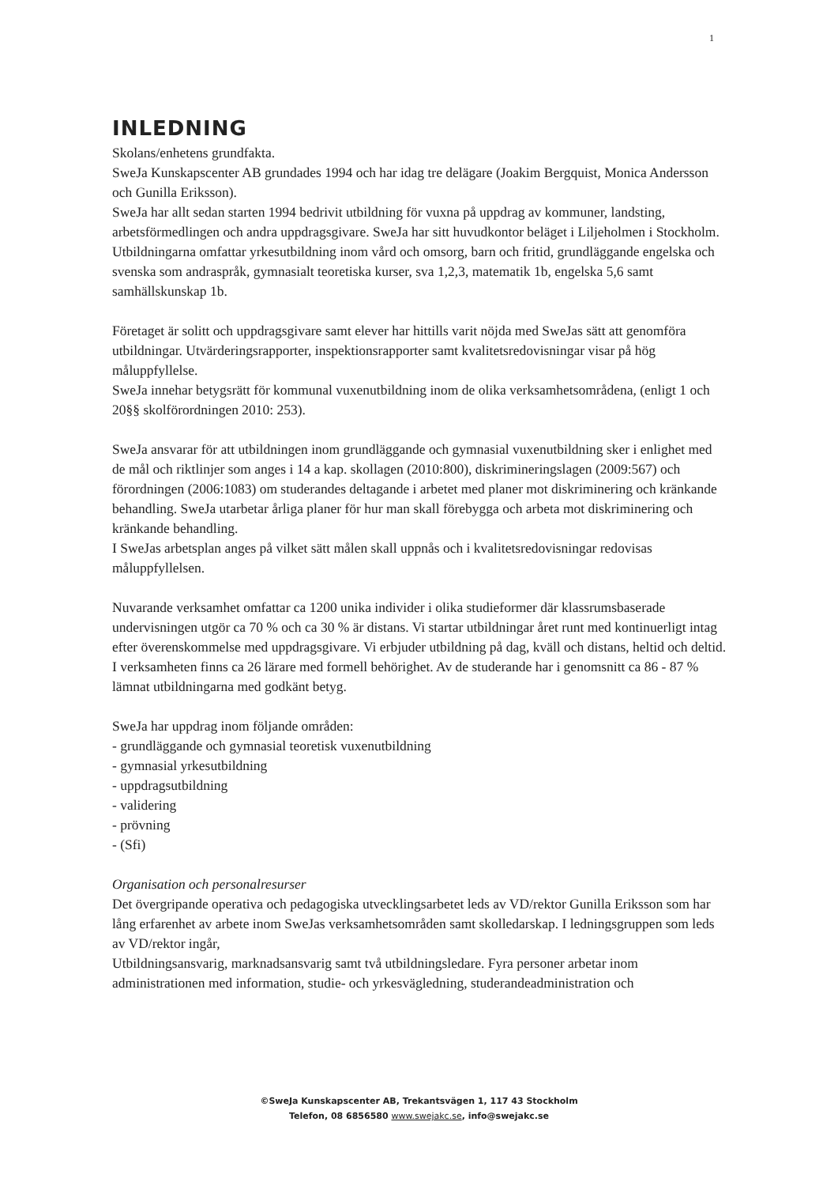1
INLEDNING
Skolans/enhetens grundfakta.
SweJa Kunskapscenter AB grundades 1994 och har idag tre delägare (Joakim Bergquist, Monica Andersson och Gunilla Eriksson).
SweJa har allt sedan starten 1994 bedrivit utbildning för vuxna på uppdrag av kommuner, landsting, arbetsförmedlingen och andra uppdragsgivare. SweJa har sitt huvudkontor beläget i Liljeholmen i Stockholm. Utbildningarna omfattar yrkesutbildning inom vård och omsorg, barn och fritid, grundläggande engelska och svenska som andraspråk, gymnasialt teoretiska kurser, sva 1,2,3, matematik 1b, engelska 5,6 samt samhällskunskap 1b.
Företaget är solitt och uppdragsgivare samt elever har hittills varit nöjda med SweJas sätt att genomföra utbildningar. Utvärderingsrapporter, inspektionsrapporter samt kvalitetsredovisningar visar på hög måluppfyllelse.
SweJa innehar betygsrätt för kommunal vuxenutbildning inom de olika verksamhetsområdena, (enligt 1 och 20§§ skolförordningen 2010: 253).
SweJa ansvarar för att utbildningen inom grundläggande och gymnasial vuxenutbildning sker i enlighet med de mål och riktlinjer som anges i 14 a kap. skollagen (2010:800), diskrimineringslagen (2009:567) och förordningen (2006:1083) om studerandes deltagande i arbetet med planer mot diskriminering och kränkande behandling. SweJa utarbetar årliga planer för hur man skall förebygga och arbeta mot diskriminering och kränkande behandling.
I SweJas arbetsplan anges på vilket sätt målen skall uppnås och i kvalitetsredovisningar redovisas måluppfyllelsen.
Nuvarande verksamhet omfattar ca 1200 unika individer i olika studieformer där klassrumsbaserade undervisningen utgör ca 70 % och ca 30 % är distans. Vi startar utbildningar året runt med kontinuerligt intag efter överenskommelse med uppdragsgivare. Vi erbjuder utbildning på dag, kväll och distans, heltid och deltid. I verksamheten finns ca 26 lärare med formell behörighet. Av de studerande har i genomsnitt ca 86 - 87 % lämnat utbildningarna med godkänt betyg.
SweJa har uppdrag inom följande områden:
- grundläggande och gymnasial teoretisk vuxenutbildning
- gymnasial yrkesutbildning
- uppdragsutbildning
- validering
- prövning
- (Sfi)
Organisation och personalresurser
Det övergripande operativa och pedagogiska utvecklingsarbetet leds av VD/rektor Gunilla Eriksson som har lång erfarenhet av arbete inom SweJas verksamhetsområden samt skolledarskap. I ledningsgruppen som leds av VD/rektor ingår,
Utbildningsansvarig, marknadsansvarig samt två utbildningsledare. Fyra personer arbetar inom administrationen med information, studie- och yrkesvägledning, studerandeadministration och
©SweJa Kunskapscenter AB, Trekantsvägen 1, 117 43 Stockholm
Telefon, 08 6856580 www.swejakc.se, info@swejakc.se